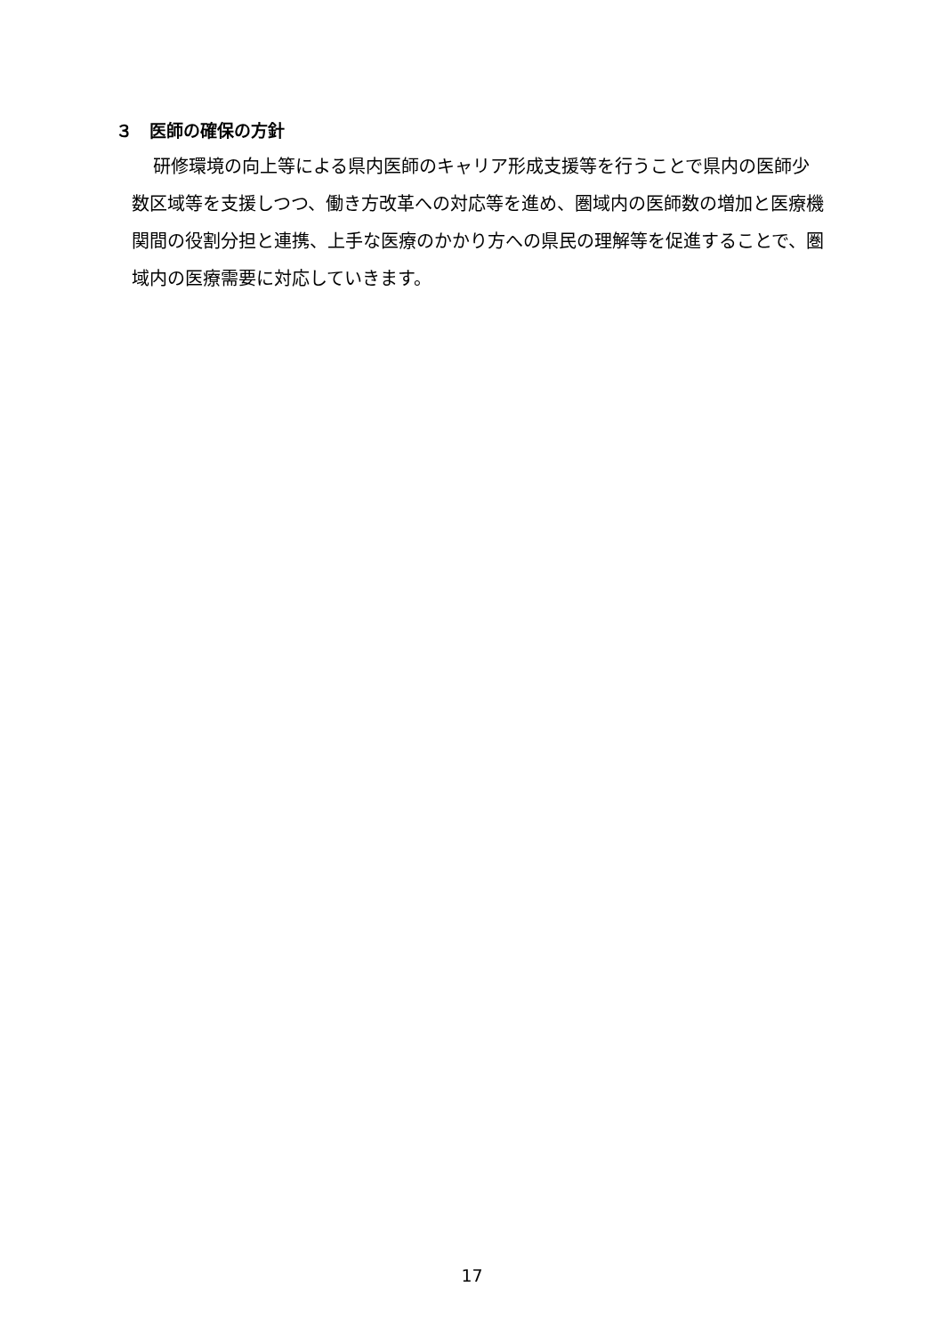３　医師の確保の方針
研修環境の向上等による県内医師のキャリア形成支援等を行うことで県内の医師少数区域等を支援しつつ、働き方改革への対応等を進め、圏域内の医師数の増加と医療機関間の役割分担と連携、上手な医療のかかり方への県民の理解等を促進することで、圏域内の医療需要に対応していきます。
17